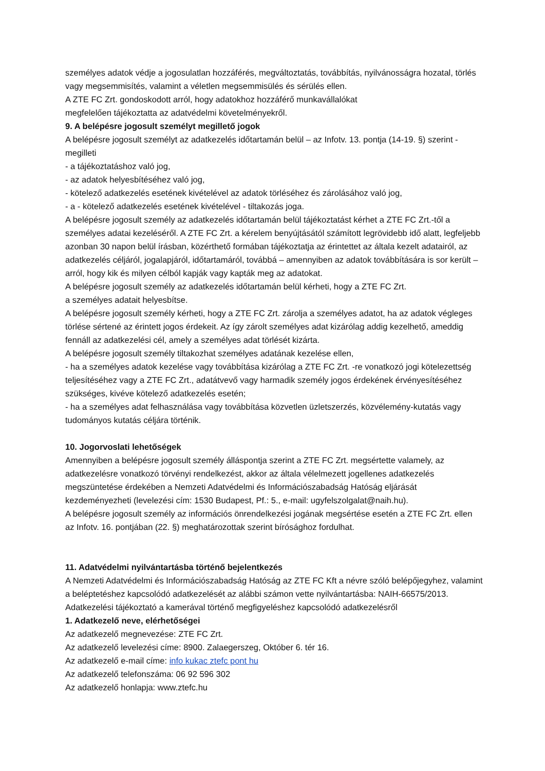személyes adatok védje a jogosulatlan hozzáférés, megváltoztatás, továbbítás, nyilvánosságra hozatal, törlés vagy megsemmisítés, valamint a véletlen megsemmisülés és sérülés ellen.
A ZTE FC Zrt. gondoskodott arról, hogy adatokhoz hozzáférő munkavállalókat
megfelelően tájékoztatta az adatvédelmi követelményekről.
9. A belépésre jogosult személyt megillető jogok
A belépésre jogosult személyt az adatkezelés időtartamán belül – az Infotv. 13. pontja (14-19. §) szerint - megilleti
- a tájékoztatáshoz való jog,
- az adatok helyesbítéséhez való jog,
- kötelező adatkezelés esetének kivételével az adatok törléséhez és zárolásához való jog,
- a - kötelező adatkezelés esetének kivételével - tiltakozás joga.
A belépésre jogosult személy az adatkezelés időtartamán belül tájékoztatást kérhet a ZTE FC Zrt.-től a személyes adatai kezeléséről. A ZTE FC Zrt. a kérelem benyújtásától számított legrövidebb idő alatt, legfeljebb azonban 30 napon belül írásban, közérthető formában tájékoztatja az érintettet az általa kezelt adatairól, az adatkezelés céljáról, jogalapjáról, időtartamáról, továbbá – amennyiben az adatok továbbítására is sor került – arról, hogy kik és milyen célból kapják vagy kapták meg az adatokat.
A belépésre jogosult személy az adatkezelés időtartamán belül kérheti, hogy a ZTE FC Zrt.
a személyes adatait helyesbítse.
A belépésre jogosult személy kérheti, hogy a ZTE FC Zrt. zárolja a személyes adatot, ha az adatok végleges törlése sértené az érintett jogos érdekeit. Az így zárolt személyes adat kizárólag addig kezelhető, ameddig fennáll az adatkezelési cél, amely a személyes adat törlését kizárta.
A belépésre jogosult személy tiltakozhat személyes adatának kezelése ellen,
- ha a személyes adatok kezelése vagy továbbítása kizárólag a ZTE FC Zrt. -re vonatkozó jogi kötelezettség teljesítéséhez vagy a ZTE FC Zrt., adatátvevő vagy harmadik személy jogos érdekének érvényesítéséhez szükséges, kivéve kötelező adatkezelés esetén;
- ha a személyes adat felhasználása vagy továbbítása közvetlen üzletszerzés, közvélemény-kutatás vagy tudományos kutatás céljára történik.
10. Jogorvoslati lehetőségek
Amennyiben a belépésre jogosult személy álláspontja szerint a ZTE FC Zrt. megsértette valamely, az adatkezelésre vonatkozó törvényi rendelkezést, akkor az általa vélelmezett jogellenes adatkezelés megszüntetése érdekében a Nemzeti Adatvédelmi és Információszabadság Hatóság eljárását kezdeményezheti (levelezési cím: 1530 Budapest, Pf.: 5., e-mail: ugyfelszolgalat@naih.hu).
A belépésre jogosult személy az információs önrendelkezési jogának megsértése esetén a ZTE FC Zrt. ellen az Infotv. 16. pontjában (22. §) meghatározottak szerint bírósághoz fordulhat.
11. Adatvédelmi nyilvántartásba történő bejelentkezés
A Nemzeti Adatvédelmi és Információszabadság Hatóság az ZTE FC Kft a névre szóló belépőjegyhez, valamint a beléptetéshez kapcsolódó adatkezelését az alábbi számon vette nyilvántartásba: NAIH-66575/2013.
Adatkezelési tájékoztató a kamerával történő megfigyeléshez kapcsolódó adatkezelésről
1. Adatkezelő neve, elérhetőségei
Az adatkezelő megnevezése: ZTE FC Zrt.
Az adatkezelő levelezési címe: 8900. Zalaegerszeg, Október 6. tér 16.
Az adatkezelő e-mail címe: info kukac ztefc pont hu
Az adatkezelő telefonszáma: 06 92 596 302
Az adatkezelő honlapja: www.ztefc.hu